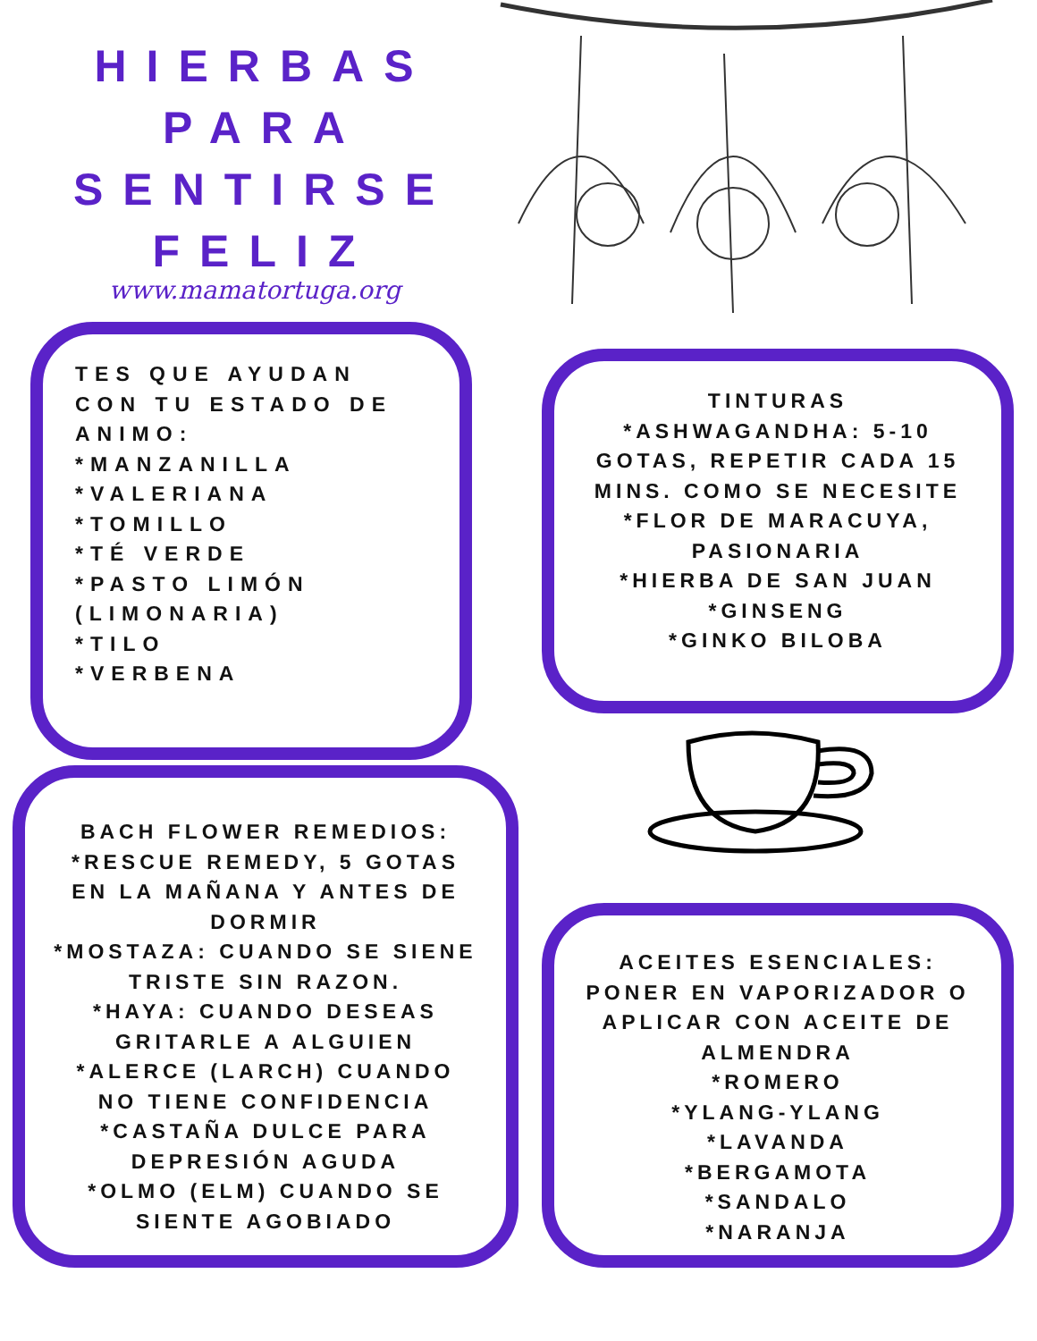HIERBAS
PARA
SENTIRSE
FELIZ
www.mamatortuga.org
TES QUE AYUDAN CON TU ESTADO DE ANIMO:
*MANZANILLA
*VALERIANA
*TOMILLO
*TÉ VERDE
*PASTO LIMÓN (LIMONARIA)
*TILO
*VERBENA
TINTURAS
*ASHWAGANDHA: 5-10 GOTAS, REPETIR CADA 15 MINS. COMO SE NECESITE
*FLOR DE MARACUYA, PASIONARIA
*HIERBA DE SAN JUAN
*GINSENG
*GINKO BILOBA
BACH FLOWER REMEDIOS:
*RESCUE REMEDY, 5 GOTAS EN LA MAÑANA Y ANTES DE DORMIR
*MOSTAZA: CUANDO SE SIENE TRISTE SIN RAZON.
*HAYA: CUANDO DESEAS GRITARLE A ALGUIEN
*ALERCE (LARCH) CUANDO NO TIENE CONFIDENCIA
*CASTAÑA DULCE PARA DEPRESIÓN AGUDA
*OLMO (ELM) CUANDO SE SIENTE AGOBIADO
ACEITES ESENCIALES: PONER EN VAPORIZADOR O APLICAR CON ACEITE DE ALMENDRA
*ROMERO
*YLANG-YLANG
*LAVANDA
*BERGAMOTA
*SANDALO
*NARANJA